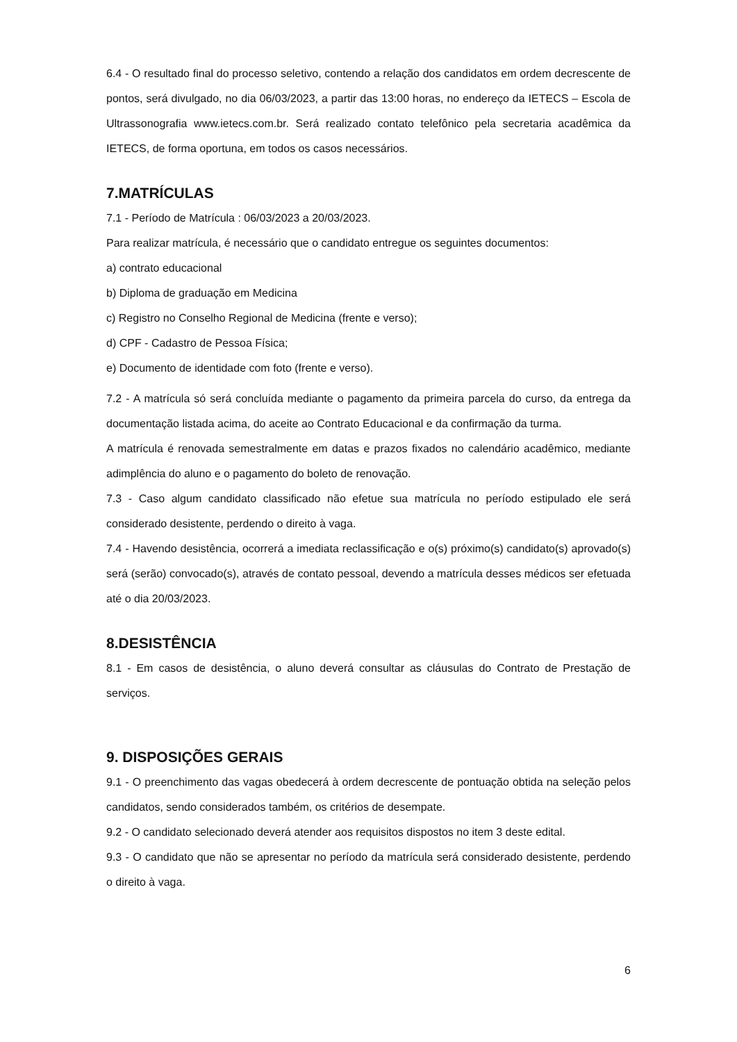6.4 - O resultado final do processo seletivo, contendo a relação dos candidatos em ordem decrescente de pontos, será divulgado, no dia 06/03/2023, a partir das 13:00 horas, no endereço da IETECS – Escola de Ultrassonografia www.ietecs.com.br. Será realizado contato telefônico pela secretaria acadêmica da IETECS, de forma oportuna, em todos os casos necessários.
7.MATRÍCULAS
7.1 - Período de Matrícula : 06/03/2023 a 20/03/2023.
Para realizar matrícula, é necessário que o candidato entregue os seguintes documentos:
a) contrato educacional
b) Diploma de graduação em Medicina
c) Registro no Conselho Regional de Medicina (frente e verso);
d) CPF - Cadastro de Pessoa Física;
e) Documento de identidade com foto (frente e verso).
7.2 - A matrícula só será concluída mediante o pagamento da primeira parcela do curso, da entrega da documentação listada acima, do aceite ao Contrato Educacional e da confirmação da turma.
A matrícula é renovada semestralmente em datas e prazos fixados no calendário acadêmico, mediante adimplência do aluno e o pagamento do boleto de renovação.
7.3 - Caso algum candidato classificado não efetue sua matrícula no período estipulado ele será considerado desistente, perdendo o direito à vaga.
7.4 - Havendo desistência, ocorrerá a imediata reclassificação e o(s) próximo(s) candidato(s) aprovado(s) será (serão) convocado(s), através de contato pessoal, devendo a matrícula desses médicos ser efetuada até o dia 20/03/2023.
8.DESISTÊNCIA
8.1 - Em casos de desistência, o aluno deverá consultar as cláusulas do Contrato de Prestação de serviços.
9. DISPOSIÇÕES GERAIS
9.1 - O preenchimento das vagas obedecerá à ordem decrescente de pontuação obtida na seleção pelos candidatos, sendo considerados também, os critérios de desempate.
9.2 - O candidato selecionado deverá atender aos requisitos dispostos no item 3 deste edital.
9.3 - O candidato que não se apresentar no período da matrícula será considerado desistente, perdendo o direito à vaga.
6